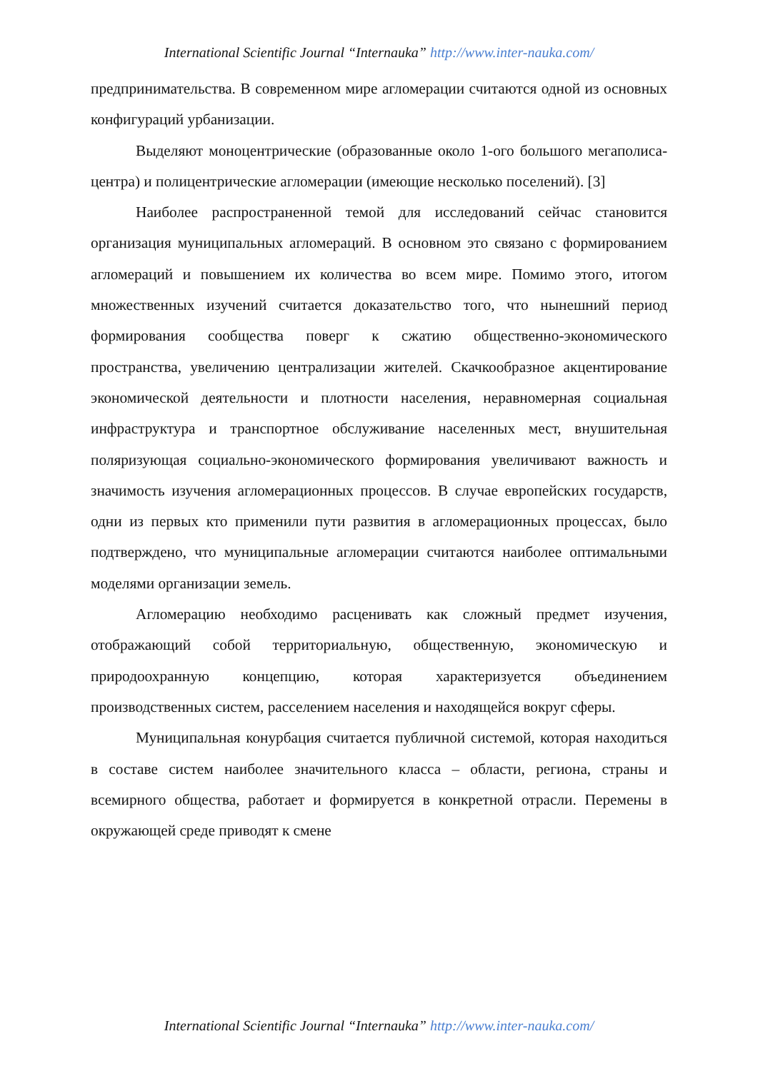International Scientific Journal “Internauka” http://www.inter-nauka.com/
предпринимательства. В современном мире агломерации считаются одной из основных конфигураций урбанизации.
Выделяют моноцентрические (образованные около 1-ого большого мегаполиса-центра) и полицентрические агломерации (имеющие несколько поселений). [3]
Наиболее распространенной темой для исследований сейчас становится организация муниципальных агломераций. В основном это связано с формированием агломераций и повышением их количества во всем мире. Помимо этого, итогом множественных изучений считается доказательство того, что нынешний период формирования сообщества поверг к сжатию общественно-экономического пространства, увеличению централизации жителей. Скачкообразное акцентирование экономической деятельности и плотности населения, неравномерная социальная инфраструктура и транспортное обслуживание населенных мест, внушительная поляризующая социально-экономического формирования увеличивают важность и значимость изучения агломерационных процессов. В случае европейских государств, одни из первых кто применили пути развития в агломерационных процессах, было подтверждено, что муниципальные агломерации считаются наиболее оптимальными моделями организации земель.
Агломерацию необходимо расценивать как сложный предмет изучения, отображающий собой территориальную, общественную, экономическую и природоохранную концепцию, которая характеризуется объединением производственных систем, расселением населения и находящейся вокруг сферы.
Муниципальная конурбация считается публичной системой, которая находиться в составе систем наиболее значительного класса – области, региона, страны и всемирного общества, работает и формируется в конкретной отрасли. Перемены в окружающей среде приводят к смене
International Scientific Journal “Internauka” http://www.inter-nauka.com/